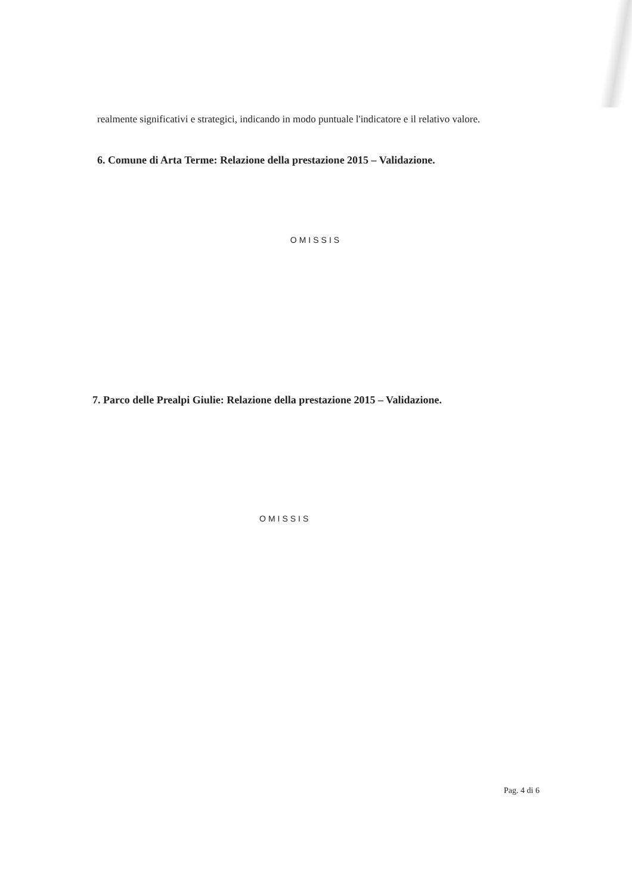realmente significativi e strategici, indicando in modo puntuale l'indicatore e il relativo valore.
6. Comune di Arta Terme: Relazione della prestazione 2015 – Validazione.
OMISSIS
7. Parco delle Prealpi Giulie: Relazione della prestazione 2015 – Validazione.
OMISSIS
Pag. 4 di 6